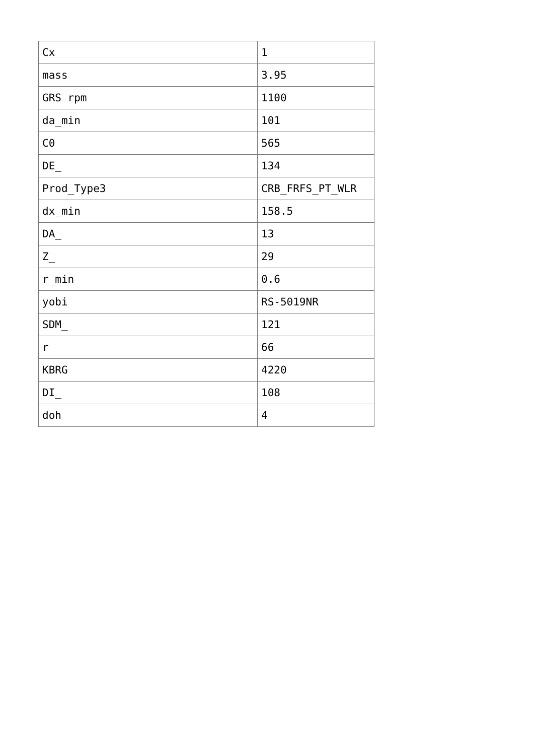| Cx | 1 |
| mass | 3.95 |
| GRS rpm | 1100 |
| da_min | 101 |
| C0 | 565 |
| DE_ | 134 |
| Prod_Type3 | CRB_FRFS_PT_WLR |
| dx_min | 158.5 |
| DA_ | 13 |
| Z_ | 29 |
| r_min | 0.6 |
| yobi | RS-5019NR |
| SDM_ | 121 |
| r | 66 |
| KBRG | 4220 |
| DI_ | 108 |
| doh | 4 |